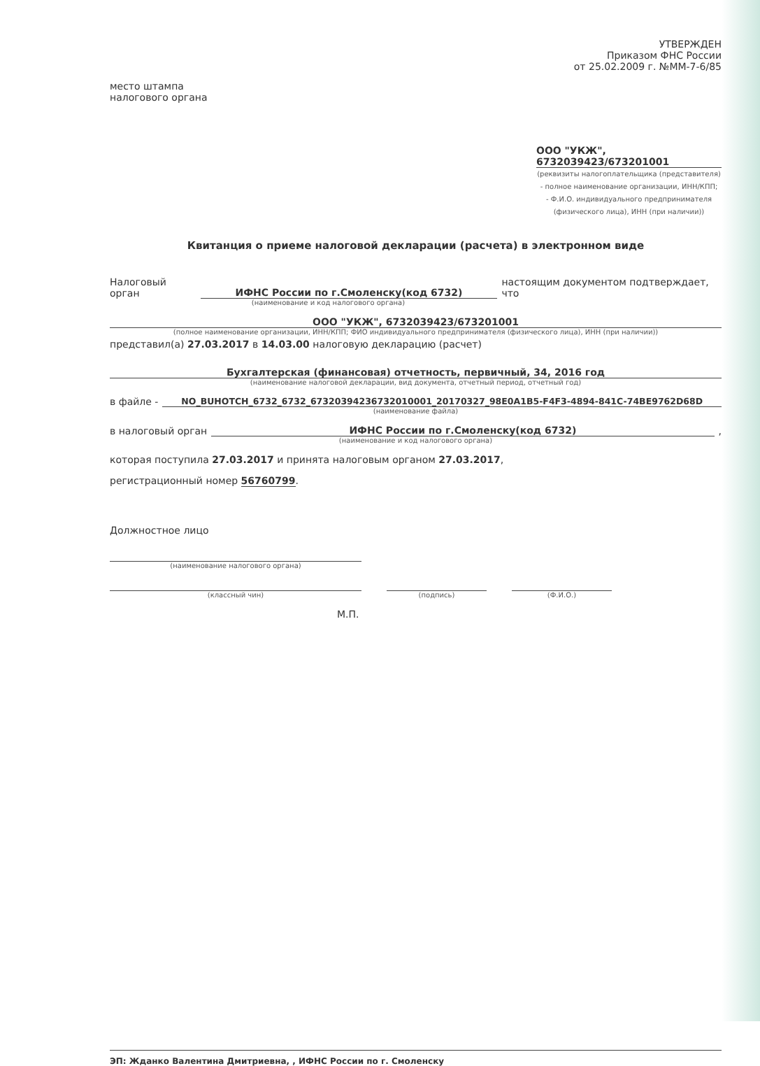УТВЕРЖДЕН
Приказом ФНС России
от 25.02.2009 г. №ММ-7-6/85
место штампа
налогового органа
ООО "УКЖ", 6732039423/673201001
(реквизиты налогоплательщика (представителя)
- полное наименование организации, ИНН/КПП;
- Ф.И.О. индивидуального предпринимателя
(физического лица), ИНН (при наличии))
Квитанция о приеме налоговой декларации (расчета) в электронном виде
Налоговый орган
ИФНС России по г.Смоленску(код 6732)
настоящим документом подтверждает, что
(наименование и код налогового органа)
ООО "УКЖ", 6732039423/673201001
(полное наименование организации, ИНН/КПП; ФИО индивидуального предпринимателя (физического лица), ИНН (при наличии))
представил(а) 27.03.2017 в 14.03.00 налоговую декларацию (расчет)
Бухгалтерская (финансовая) отчетность, первичный, 34, 2016 год
(наименование налоговой декларации, вид документа, отчетный период, отчетный год)
в файле -
NO_BUHOTCH_6732_6732_67320394236732010001_20170327_98E0A1B5-F4F3-4894-841C-74BE9762D68D
(наименование файла)
в налоговый орган
ИФНС России по г.Смоленску(код 6732)
,
(наименование и код налогового органа)
которая поступила 27.03.2017 и принята налоговым органом 27.03.2017,
регистрационный номер 56760799.
Должностное лицо
(наименование налогового органа)
(классный чин) (подпись) (Ф.И.О.)
М.П.
ЭП: Жданко Валентина Дмитриевна, , ИФНС России по г. Смоленску